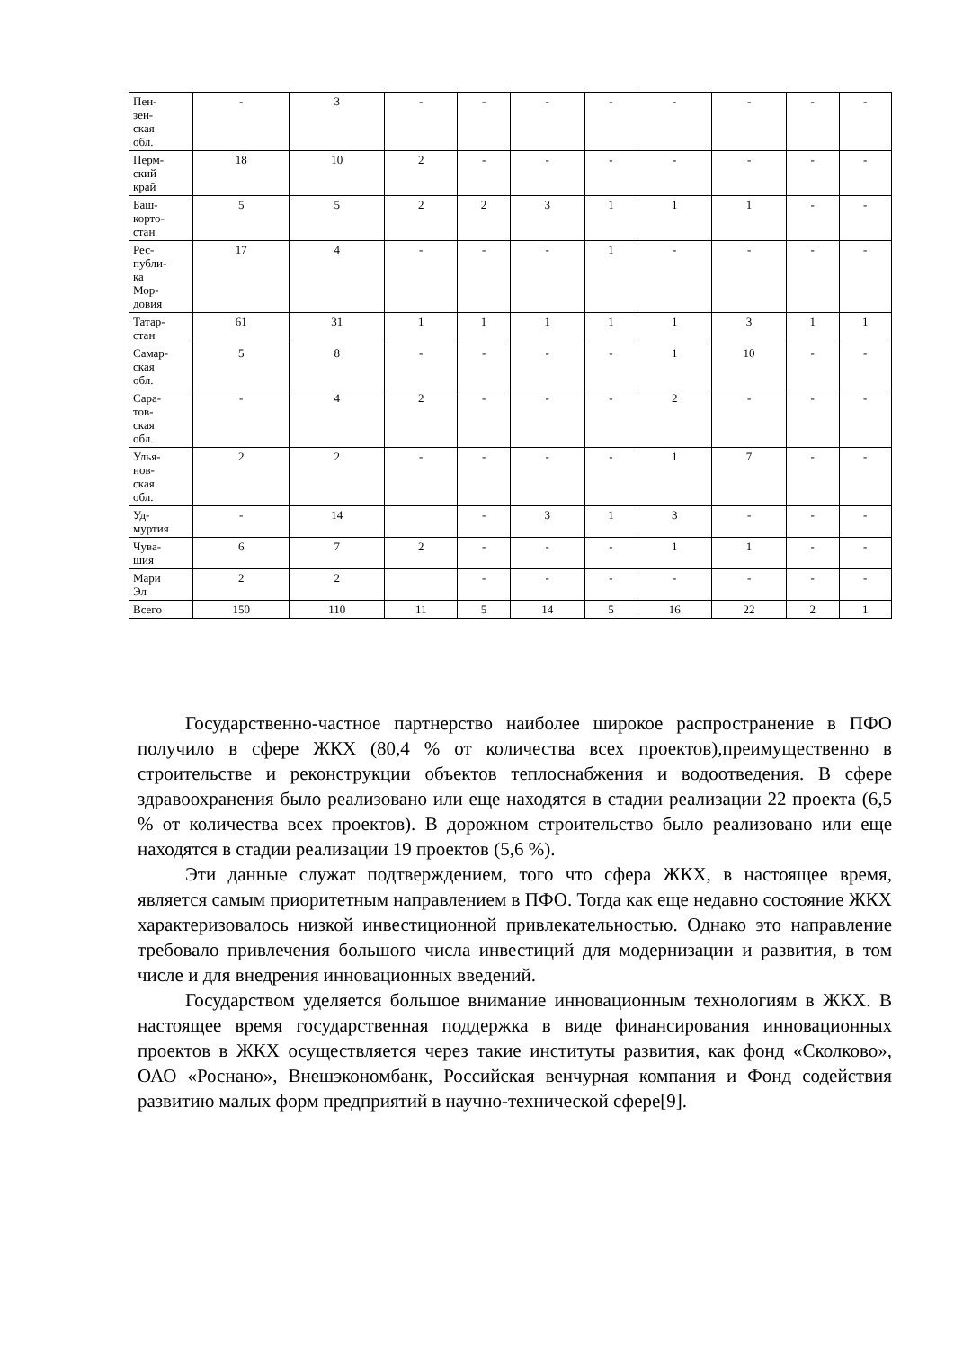| Пен- зен- ская обл. | - | 3 | - | - | - | - | - | - | - | - |
| Перм- ский край | 18 | 10 | 2 | - | - | - | - | - | - | - |
| Баш- корто- стан | 5 | 5 | 2 | 2 | 3 | 1 | 1 | 1 | - | - |
| Рес- публи- ка Мор- довия | 17 | 4 | - | - | - | 1 | - | - | - | - |
| Татар- стан | 61 | 31 | 1 | 1 | 1 | 1 | 1 | 3 | 1 | 1 |
| Самар- ская обл. | 5 | 8 | - | - | - | - | 1 | 10 | - | - |
| Сара- тов- ская обл. | - | 4 | 2 | - | - | - | 2 | - | - | - |
| Улья- нов- ская обл. | 2 | 2 | - | - | - | - | 1 | 7 | - | - |
| Уд- муртия | - | 14 | | - | 3 | 1 | 3 | - | - | - |
| Чува- шия | 6 | 7 | 2 | - | - | - | 1 | 1 | - | - |
| Мари Эл | 2 | 2 | | - | - | - | - | - | - | - |
| Всего | 150 | 110 | 11 | 5 | 14 | 5 | 16 | 22 | 2 | 1 |
Государственно-частное партнерство наиболее широкое распространение в ПФО получило в сфере ЖКХ (80,4 % от количества всех проектов),преимущественно в строительстве и реконструкции объектов теплоснабжения и водоотведения. В сфере здравоохранения было реализовано или еще находятся в стадии реализации 22 проекта (6,5 % от количества всех проектов). В дорожном строительство было реализовано или еще находятся в стадии реализации 19 проектов (5,6 %).
Эти данные служат подтверждением, того что сфера ЖКХ, в настоящее время, является самым приоритетным направлением в ПФО. Тогда как еще недавно состояние ЖКХ характеризовалось низкой инвестиционной привлекательностью. Однако это направление требовало привлечения большого числа инвестиций для модернизации и развития, в том числе и для внедрения инновационных введений.
Государством уделяется большое внимание инновационным технологиям в ЖКХ. В настоящее время государственная поддержка в виде финансирования инновационных проектов в ЖКХ осуществляется через такие институты развития, как фонд «Сколково», ОАО «Роснано», Внешэкономбанк, Российская венчурная компания и Фонд содействия развитию малых форм предприятий в научно-технической сфере[9].